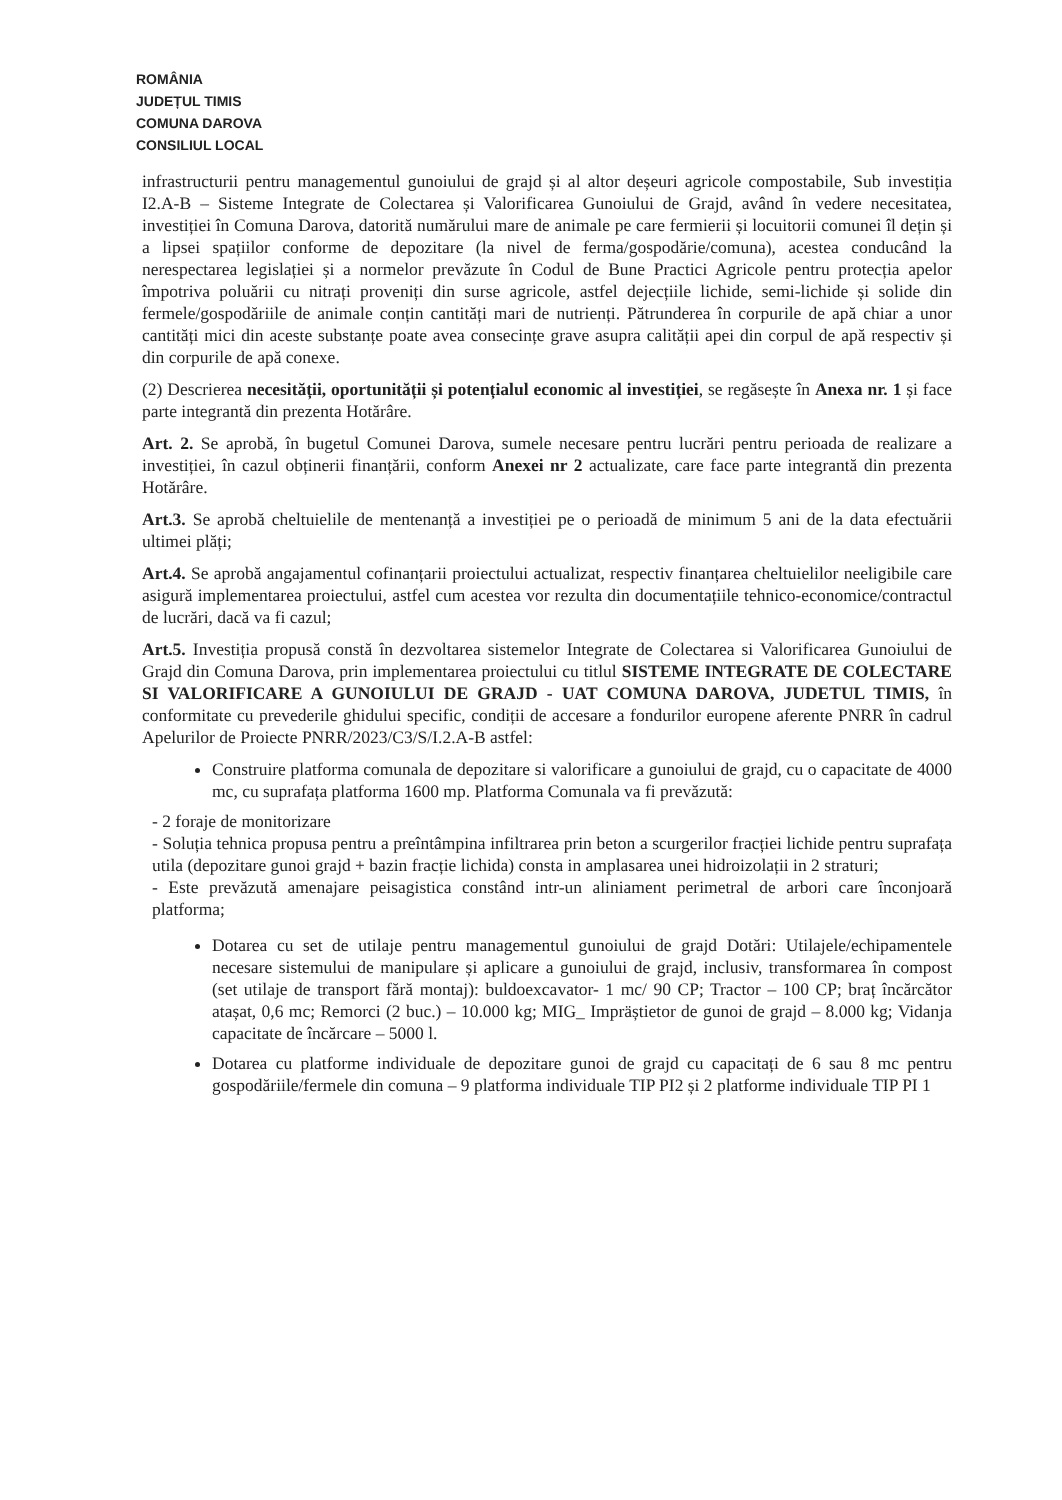ROMÂNIA
JUDEȚUL TIMIS
COMUNA DAROVA
CONSILIUL LOCAL
infrastructurii pentru managementul gunoiului de grajd și al altor deșeuri agricole compostabile, Sub investiția I2.A-B – Sisteme Integrate de Colectarea și Valorificarea Gunoiului de Grajd, având în vedere necesitatea, investiției în Comuna Darova, datorită numărului mare de animale pe care fermierii și locuitorii comunei îl dețin și a lipsei spațiilor conforme de depozitare (la nivel de ferma/gospodărie/comuna), acestea conducând la nerespectarea legislației și a normelor prevăzute în Codul de Bune Practici Agricole pentru protecția apelor împotriva poluării cu nitrați proveniți din surse agricole, astfel dejecțiile lichide, semi-lichide și solide din fermele/gospodăriile de animale conțin cantități mari de nutrienți. Pătrunderea în corpurile de apă chiar a unor cantități mici din aceste substanțe poate avea consecințe grave asupra calității apei din corpul de apă respectiv și din corpurile de apă conexe.
(2) Descrierea necesității, oportunității și potențialul economic al investiției, se regăsește în Anexa nr. 1 și face parte integrantă din prezenta Hotărâre.
Art. 2. Se aprobă, în bugetul Comunei Darova, sumele necesare pentru lucrări pentru perioada de realizare a investiției, în cazul obținerii finanțării, conform Anexei nr 2 actualizate, care face parte integrantă din prezenta Hotărâre.
Art.3. Se aprobă cheltuielile de mentenanță a investiției pe o perioadă de minimum 5 ani de la data efectuării ultimei plăți;
Art.4. Se aprobă angajamentul cofinanțarii proiectului actualizat, respectiv finanțarea cheltuielilor neeligibile care asigură implementarea proiectului, astfel cum acestea vor rezulta din documentațiile tehnico-economice/contractul de lucrări, dacă va fi cazul;
Art.5. Investiția propusă constă în dezvoltarea sistemelor Integrate de Colectarea si Valorificarea Gunoiului de Grajd din Comuna Darova, prin implementarea proiectului cu titlul SISTEME INTEGRATE DE COLECTARE SI VALORIFICARE A GUNOIULUI DE GRAJD - UAT COMUNA DAROVA, JUDETUL TIMIS, în conformitate cu prevederile ghidului specific, condiții de accesare a fondurilor europene aferente PNRR în cadrul Apelurilor de Proiecte PNRR/2023/C3/S/I.2.A-B astfel:
Construire platforma comunala de depozitare si valorificare a gunoiului de grajd, cu o capacitate de 4000 mc, cu suprafața platforma 1600 mp. Platforma Comunala va fi prevăzută:
- 2 foraje de monitorizare
- Soluția tehnica propusa pentru a preîntâmpina infiltrarea prin beton a scurgerilor fracției lichide pentru suprafața utila (depozitare gunoi grajd + bazin fracție lichida) consta in amplasarea unei hidroizolații in 2 straturi;
- Este prevăzută amenajare peisagistica constând intr-un aliniament perimetral de arbori care înconjoară platforma;
Dotarea cu set de utilaje pentru managementul gunoiului de grajd Dotări: Utilajele/echipamentele necesare sistemului de manipulare și aplicare a gunoiului de grajd, inclusiv, transformarea în compost (set utilaje de transport fără montaj): buldoexcavator- 1 mc/ 90 CP; Tractor – 100 CP; braț încărcător atașat, 0,6 mc; Remorci (2 buc.) – 10.000 kg; MIG_ Impräștietor de gunoi de grajd – 8.000 kg; Vidanja capacitate de încărcare – 5000 l.
Dotarea cu platforme individuale de depozitare gunoi de grajd cu capacitați de 6 sau 8 mc pentru gospodăriile/fermele din comuna – 9 platforma individuale TIP PI2 și 2 platforme individuale TIP PI 1